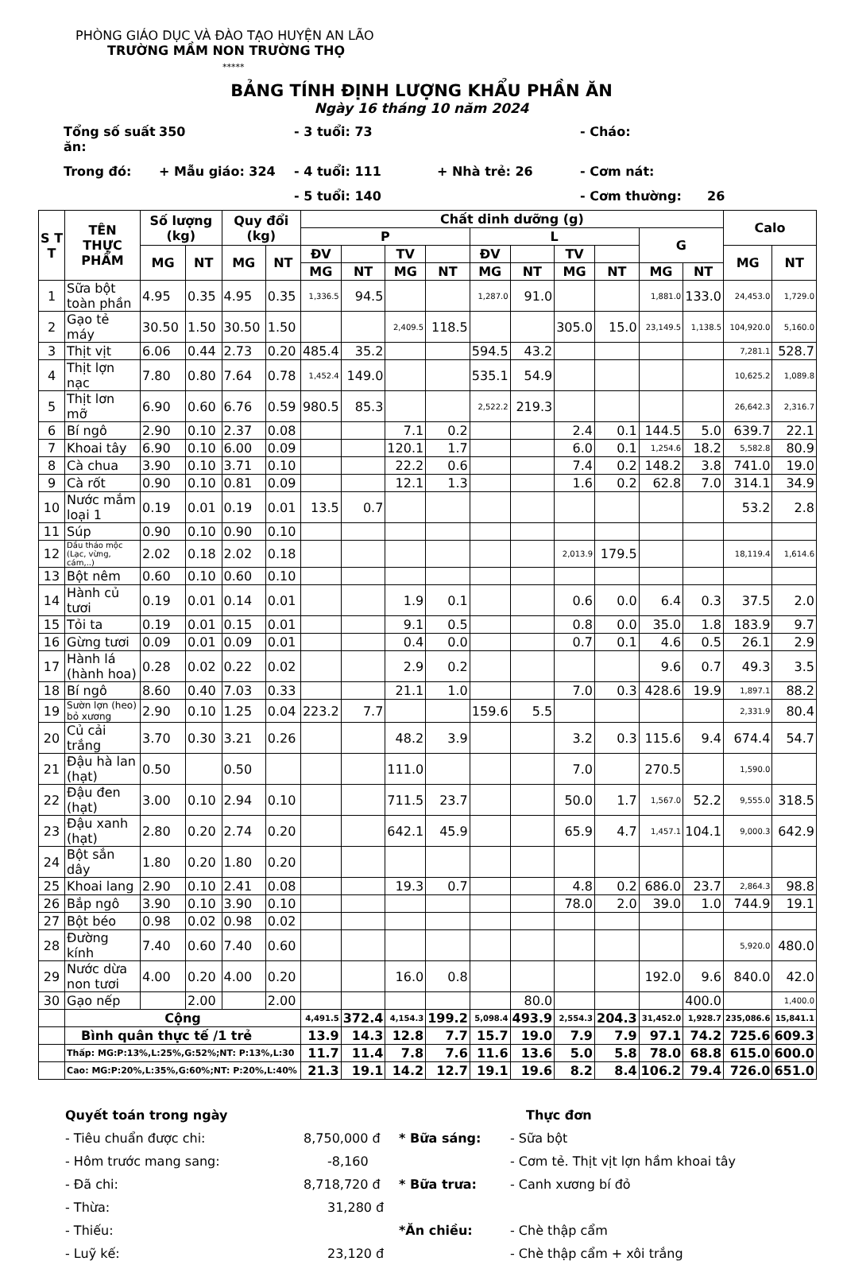PHÒNG GIÁO DỤC VÀ ĐÀO TẠO HUYỆN AN LÃO
TRƯỜNG MẦM NON TRƯỜNG THỌ
*****
BẢNG TÍNH ĐỊNH LƯỢNG KHẨU PHẦN ĂN
Ngày 16 tháng 10 năm 2024
Tổng số suất ăn:
350
- 3 tuổi: 73
- Cháo:
Trong đó:
+ Mẫu giáo: 324
- 4 tuổi: 111
+ Nhà trẻ: 26
- Cơm nát:
- 5 tuổi: 140
- Cơm thường:
26
| S T T | TÊN THỰC PHẨM | Số lượng (kg) | | Quy đổi (kg) | | Chất dinh dưỡng (g) | | | | | | | | | | Calo | |
| --- | --- | --- | --- | --- | --- | --- | --- | --- | --- | --- | --- | --- | --- | --- | --- | --- | --- |
| | | | | | | P | | | | L | | | | G | | | |
| | | MG | NT | MG | NT | ĐV | | TV | | ĐV | | TV | | | | MG | NT |
| | | | | | | MG | NT | MG | NT | MG | NT | MG | NT | MG | NT | | |
| 1 | Sữa bột toàn phần | 4.95 | 0.35 | 4.95 | 0.35 | 1,336.5 | 94.5 | | | 1,287.0 | 91.0 | | | 1,881.0 | 133.0 | 24,453.0 | 1,729.0 |
| 2 | Gạo tẻ máy | 30.50 | 1.50 | 30.50 | 1.50 | | | 2,409.5 | 118.5 | | | 305.0 | 15.0 | 23,149.5 | 1,138.5 | 104,920.0 | 5,160.0 |
| 3 | Thịt vịt | 6.06 | 0.44 | 2.73 | 0.20 | 485.4 | 35.2 | | | 594.5 | 43.2 | | | | | 7,281.1 | 528.7 |
| 4 | Thịt lợn nạc | 7.80 | 0.80 | 7.64 | 0.78 | 1,452.4 | 149.0 | | | 535.1 | 54.9 | | | | | 10,625.2 | 1,089.8 |
| 5 | Thịt lơn mỡ | 6.90 | 0.60 | 6.76 | 0.59 | 980.5 | 85.3 | | | 2,522.2 | 219.3 | | | | | 26,642.3 | 2,316.7 |
| 6 | Bí ngô | 2.90 | 0.10 | 2.37 | 0.08 | | | 7.1 | 0.2 | | | 2.4 | 0.1 | 144.5 | 5.0 | 639.7 | 22.1 |
| 7 | Khoai tây | 6.90 | 0.10 | 6.00 | 0.09 | | | 120.1 | 1.7 | | | 6.0 | 0.1 | 1,254.6 | 18.2 | 5,582.8 | 80.9 |
| 8 | Cà chua | 3.90 | 0.10 | 3.71 | 0.10 | | | 22.2 | 0.6 | | | 7.4 | 0.2 | 148.2 | 3.8 | 741.0 | 19.0 |
| 9 | Cà rốt | 0.90 | 0.10 | 0.81 | 0.09 | | | 12.1 | 1.3 | | | 1.6 | 0.2 | 62.8 | 7.0 | 314.1 | 34.9 |
| 10 | Nước mắm loại 1 | 0.19 | 0.01 | 0.19 | 0.01 | 13.5 | 0.7 | | | | | | | | | 53.2 | 2.8 |
| 11 | Súp | 0.90 | 0.10 | 0.90 | 0.10 | | | | | | | | | | | | |
| 12 | Dầu thảo mộc (Lạc, vừng, cám,..) | 2.02 | 0.18 | 2.02 | 0.18 | | | | | | | 2,013.9 | 179.5 | | | 18,119.4 | 1,614.6 |
| 13 | Bột nêm | 0.60 | 0.10 | 0.60 | 0.10 | | | | | | | | | | | | |
| 14 | Hành củ tươi | 0.19 | 0.01 | 0.14 | 0.01 | | | 1.9 | 0.1 | | | 0.6 | 0.0 | 6.4 | 0.3 | 37.5 | 2.0 |
| 15 | Tỏi ta | 0.19 | 0.01 | 0.15 | 0.01 | | | 9.1 | 0.5 | | | 0.8 | 0.0 | 35.0 | 1.8 | 183.9 | 9.7 |
| 16 | Gừng tươi | 0.09 | 0.01 | 0.09 | 0.01 | | | 0.4 | 0.0 | | | 0.7 | 0.1 | 4.6 | 0.5 | 26.1 | 2.9 |
| 17 | Hành lá (hành hoa) | 0.28 | 0.02 | 0.22 | 0.02 | | | 2.9 | 0.2 | | | | | 9.6 | 0.7 | 49.3 | 3.5 |
| 18 | Bí ngô | 8.60 | 0.40 | 7.03 | 0.33 | | | 21.1 | 1.0 | | | 7.0 | 0.3 | 428.6 | 19.9 | 1,897.1 | 88.2 |
| 19 | Sườn lợn (heo) bỏ xương | 2.90 | 0.10 | 1.25 | 0.04 | 223.2 | 7.7 | | | 159.6 | 5.5 | | | | | 2,331.9 | 80.4 |
| 20 | Củ cải trắng | 3.70 | 0.30 | 3.21 | 0.26 | | | 48.2 | 3.9 | | | 3.2 | 0.3 | 115.6 | 9.4 | 674.4 | 54.7 |
| 21 | Đậu hà lan (hạt) | 0.50 | | 0.50 | | | | 111.0 | | | | 7.0 | | 270.5 | | 1,590.0 | |
| 22 | Đậu đen (hạt) | 3.00 | 0.10 | 2.94 | 0.10 | | | 711.5 | 23.7 | | | 50.0 | 1.7 | 1,567.0 | 52.2 | 9,555.0 | 318.5 |
| 23 | Đậu xanh (hạt) | 2.80 | 0.20 | 2.74 | 0.20 | | | 642.1 | 45.9 | | | 65.9 | 4.7 | 1,457.1 | 104.1 | 9,000.3 | 642.9 |
| 24 | Bột sắn dây | 1.80 | 0.20 | 1.80 | 0.20 | | | | | | | | | | | | |
| 25 | Khoai lang | 2.90 | 0.10 | 2.41 | 0.08 | | | 19.3 | 0.7 | | | 4.8 | 0.2 | 686.0 | 23.7 | 2,864.3 | 98.8 |
| 26 | Bắp ngô | 3.90 | 0.10 | 3.90 | 0.10 | | | | | | | 78.0 | 2.0 | 39.0 | 1.0 | 744.9 | 19.1 |
| 27 | Bột béo | 0.98 | 0.02 | 0.98 | 0.02 | | | | | | | | | | | | |
| 28 | Đường kính | 7.40 | 0.60 | 7.40 | 0.60 | | | | | | | | | | | 5,920.0 | 480.0 |
| 29 | Nước dừa non tươi | 4.00 | 0.20 | 4.00 | 0.20 | | | 16.0 | 0.8 | | | | | 192.0 | 9.6 | 840.0 | 42.0 |
| 30 | Gạo nếp | | 2.00 | | 2.00 | | | | | | 80.0 | | | | 400.0 | | 1,400.0 |
| | Cộng | | | | | 4,491.5 | 372.4 | 4,154.3 | 199.2 | 5,098.4 | 493.9 | 2,554.3 | 204.3 | 31,452.0 | 1,928.7 | 235,086.6 | 15,841.1 |
| | Bình quân thực tế /1 trẻ | | | | | 13.9 | 14.3 | 12.8 | 7.7 | 15.7 | 19.0 | 7.9 | 7.9 | 97.1 | 74.2 | 725.6 | 609.3 |
| | Thấp: MG:P:13%,L:25%,G:52%;NT: P:13%,L:30 | | | | | 11.7 | 11.4 | 7.8 | 7.6 | 11.6 | 13.6 | 5.0 | 5.8 | 78.0 | 68.8 | 615.0 | 600.0 |
| | Cao: MG:P:20%,L:35%,G:60%;NT: P:20%,L:40% | | | | | 21.3 | 19.1 | 14.2 | 12.7 | 19.1 | 19.6 | 8.2 | 8.4 | 106.2 | 79.4 | 726.0 | 651.0 |
Quyết toán trong ngày
- Tiêu chuẩn được chi: 8,750,000 đ
- Hôm trước mang sang: -8,160
- Đã chi: 8,718,720 đ
- Thừa: 31,280 đ
- Thiếu:
- Luỹ kế: 23,120 đ
Thực đơn
* Bữa sáng: - Sữa bột
- Cơm tẻ. Thịt vịt lợn hầm khoai tây
* Bữa trưa: - Canh xương bí đỏ
*Ăn chiều: - Chè thập cẩm
- Chè thập cẩm + xôi trắng